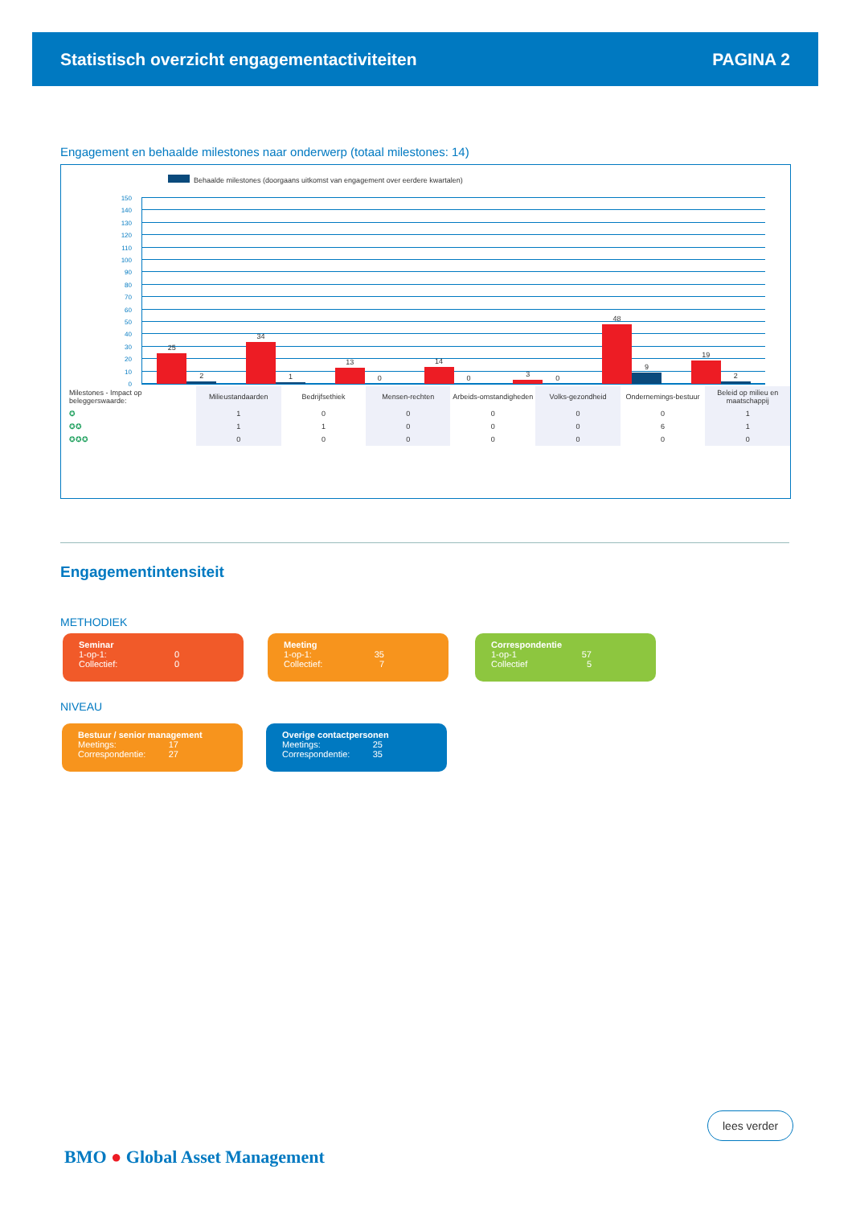Statistisch overzicht engagementactiviteiten PAGINA 2
Engagement en behaalde milestones naar onderwerp (totaal milestones: 14)
Behaalde milestones (doorgaans uitkomst van engagement over eerdere kwartalen)
150
140
130
120
110
100
90
80
70
60
50
40
30
20
10
0
25
2
34
1
13
0
14
0
3
0
48
9
19
2
| Milestones - Impact op beleggerswaarde: | Milieustandaarden | Bedrijfsethiek | Mensen-rechten | Arbeids-omstandigheden | Volks-gezondheid | Ondernemings-bestuur | Beleid op milieu en maatschappij |
| ✪ | 1 | 0 | 0 | 0 | 0 | 0 | 1 |
| ✪✪ | 1 | 1 | 0 | 0 | 0 | 6 | 1 |
| ✪✪✪ | 0 | 0 | 0 | 0 | 0 | 0 | 0 |
Engagementintensiteit
METHODIEK
Seminar
1-op-1: 0
Collectief: 0
Meeting
1-op-1: 35
Collectief: 7
Correspondentie
1-op-1 57
Collectief 5
NIVEAU
Bestuur / senior management
Meetings: 17
Correspondentie: 27
Overige contactpersonen
Meetings: 25
Correspondentie: 35
lees verder
BMO ● Global Asset Management